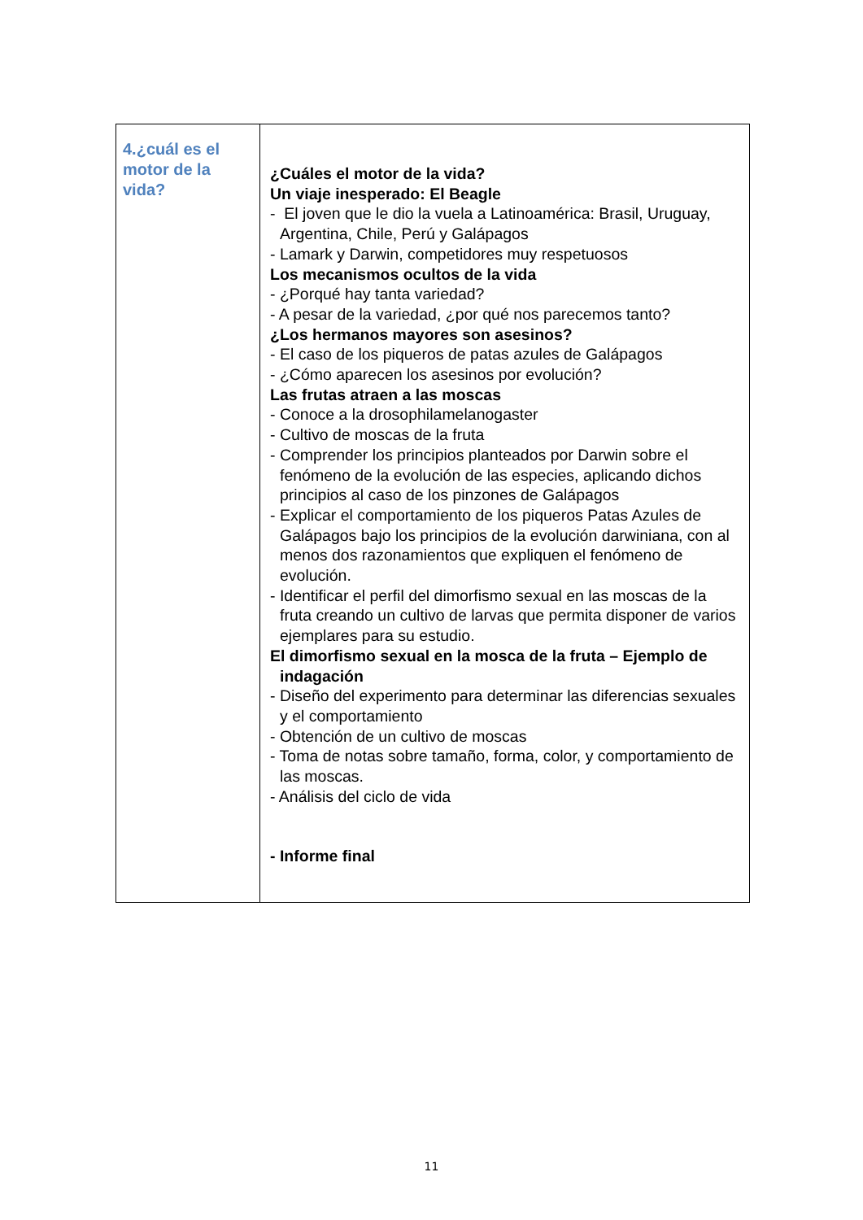| 4.¿cuál es el motor de la vida? | ¿Cuáles el motor de la vida? Un viaje inesperado: El Beagle - El joven que le dio la vuela a Latinoamérica: Brasil, Uruguay, Argentina, Chile, Perú y Galápagos - Lamark y Darwin, competidores muy respetuosos Los mecanismos ocultos de la vida - ¿Porqué hay tanta variedad? - A pesar de la variedad, ¿por qué nos parecemos tanto? ¿Los hermanos mayores son asesinos? - El caso de los piqueros de patas azules de Galápagos - ¿Cómo aparecen los asesinos por evolución? Las frutas atraen a las moscas - Conoce a la drosophilamelanogaster - Cultivo de moscas de la fruta - Comprender los principios planteados por Darwin sobre el fenómeno de la evolución de las especies, aplicando dichos principios al caso de los pinzones de Galápagos - Explicar el comportamiento de los piqueros Patas Azules de Galápagos bajo los principios de la evolución darwiniana, con al menos dos razonamientos que expliquen el fenómeno de evolución. - Identificar el perfil del dimorfismo sexual en las moscas de la fruta creando un cultivo de larvas que permita disponer de varios ejemplares para su estudio. El dimorfismo sexual en la mosca de la fruta – Ejemplo de indagación - Diseño del experimento para determinar las diferencias sexuales y el comportamiento - Obtención de un cultivo de moscas - Toma de notas sobre tamaño, forma, color, y comportamiento de las moscas. - Análisis del ciclo de vida - Informe final |
11